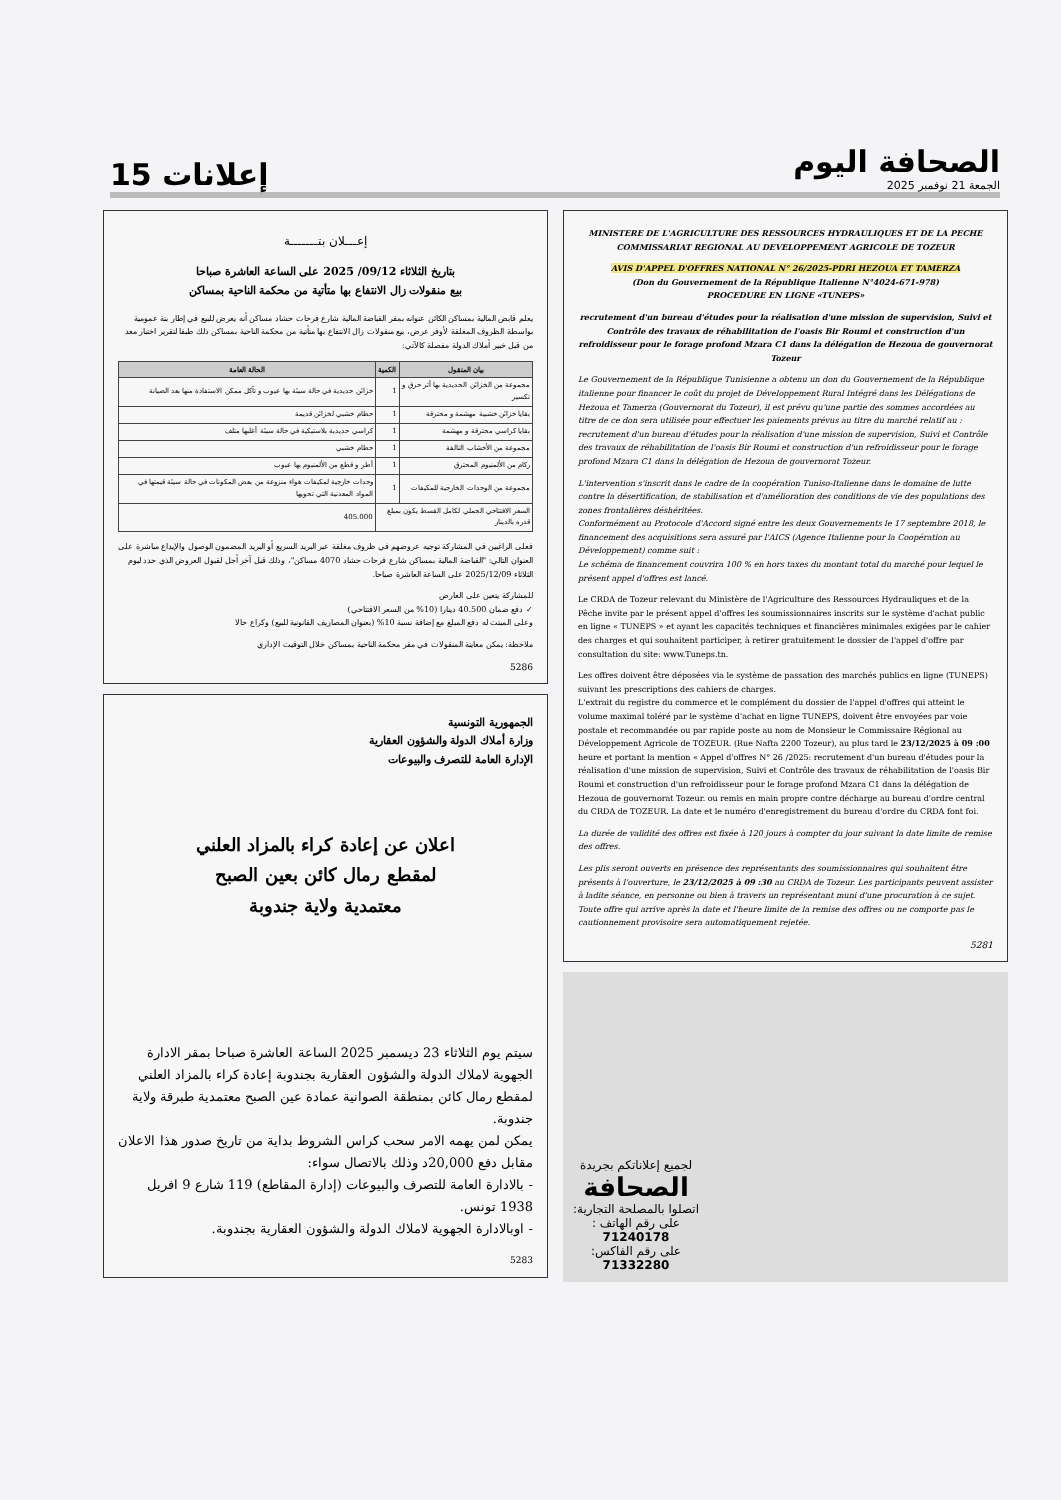15 إعلانات
الصحافة اليوم
الجمعة 21 نوفمبر 2025
إعـــلان بتـــــــة
بتاريخ الثلاثاء 09/12/ 2025 على الساعة العاشرة صباحا
بيع منقولات زال الانتفاع بها متأتية من محكمة الناحية بمساكن
يعلم قابض المالية بمساكن الكائن عنوانه بمقر القباضة المالية شارع فرحات حشاد مساكن أنه يعرض للبيع في إطار بتة عمومية بواسطة الظروف المغلقة لأوفر عرض، بيع منقولات زال الانتفاع بها متأتية من محكمة الناحية بمساكن ذلك طبقا لتقرير اختبار معد من قبل خبير أملاك الدولة مفصلة كالآتي:
| بيان المنقول | الكمية | الحالة العامة |
| --- | --- | --- |
| مجموعة من الخزائن الحديدية بها أثر حرق و تكسير | 1 | خزائن حديدية في حالة سيئة بها عيوب و تآكل ممكن الاستفادة منها بعد الصيانة |
| بقايا خزائن خشبية مهشمة و محترقة | 1 | حطام خشبي لخزائن قديمة |
| بقايا كراسي محترقة و مهشمة | 1 | كراسي حديدية بلاستيكية في حالة سيئة أغلبها متلف |
| مجموعة من الأخشاب التالفة | 1 | حطام خشبي |
| ركام من الألمنيوم المحترق | 1 | أطر و قطع من الألمنيوم بها عيوب |
| مجموعة من الوحدات الخارجية للمكيفات | 1 | وحدات خارجية لمكيفات هواء منزوعة من بعض المكونات في حالة سيئة قيمتها في المواد المعدنية التي تحويها |
| السعر الافتتاحي الجملي لكامل القسط يكون بمبلغ قدره بالدينار | | 405.000 |
فعلى الراغبين في المشاركة توجيه عروضهم في ظروف مغلقة عبر البريد السريع أو البريد المضمون الوصول والإيداع مباشرة على العنوان التالي: "القباضة المالية بمساكن شارع فرحات حشاد 4070 مساكن"، وذلك قبل آخر أجل لقبول العروض الذي حدد ليوم الثلاثاء 2025/12/09 على الساعة العاشرة صباحا.
للمشاركة يتعين على العارض
✓ دفع ضمان 40.500 دينارا (10% من السعر الافتتاحي)
وعلى المبتت له دفع المبلغ مع إضافة نسبة 10% (بعنوان المصاريف القانونية للبيع) وكراع حالا
ملاحظة: يمكن معاينة المنقولات في مقر محكمة الناحية بمساكن خلال التوقيت الإداري
5286
الجمهورية التونسية
وزارة أملاك الدولة والشؤون العقارية
الإدارة العامة للتصرف والبيوعات
اعلان عن إعادة كراء بالمزاد العلني
لمقطع رمال كائن بعين الصبح
معتمدية ولاية جندوبة
سيتم يوم الثلاثاء 23 ديسمبر 2025 الساعة العاشرة صباحا بمقر الادارة الجهوية لاملاك الدولة والشؤون العقارية بجندوبة إعادة كراء بالمزاد العلني لمقطع رمال كائن بمنطقة الصوانية عمادة عين الصبح معتمدية طبرقة ولاية جندوبة.
يمكن لمن يهمه الامر سحب كراس الشروط بداية من تاريخ صدور هذا الاعلان مقابل دفع 20,000د وذلك بالاتصال سواء:
- بالادارة العامة للتصرف والبيوعات (إدارة المقاطع) 119 شارع 9 افريل 1938 تونس.
- اوبالادارة الجهوية لاملاك الدولة والشؤون العقارية بجندوبة.
5283
MINISTERE DE L'AGRICULTURE DES RESSOURCES HYDRAULIQUES ET DE LA PECHE
COMMISSARIAT REGIONAL AU DEVELOPPEMENT AGRICOLE DE TOZEUR
AVIS D'APPEL D'OFFRES NATIONAL N° 26/2025-PDRI HEZOUA ET TAMERZA
(Don du Gouvernement de la République Italienne N°4024-671-978)
PROCEDURE EN LIGNE «TUNEPS»
recrutement d'un bureau d'études pour la réalisation d'une mission de supervision, Suivi et Contrôle des travaux de réhabilitation de l'oasis Bir Roumi et construction d'un refroidisseur pour le forage profond Mzara C1 dans la délégation de Hezoua de gouvernorat Tozeur
Le Gouvernement de la République Tunisienne a obtenu un don du Gouvernement de la République italienne pour financer le coût du projet de Développement Rural Intégré dans les Délégations de Hezoua et Tamerza (Gouvernorat du Tozeur), il est prévu qu'une partie des sommes accordées au titre de ce don sera utilisée pour effectuer les paiements prévus au titre du marché relatif au : recrutement d'un bureau d'études pour la réalisation d'une mission de supervision, Suivi et Contrôle des travaux de réhabilitation de l'oasis Bir Roumi et construction d'un refroidisseur pour le forage profond Mzara C1 dans la délégation de Hezoua de gouvernorat Tozeur.
L'intervention s'inscrit dans le cadre de la coopération Tuniso-Italienne dans le domaine de lutte contre la désertification, de stabilisation et d'amélioration des conditions de vie des populations des zones frontalières déshéritées.
Conformément au Protocole d'Accord signé entre les deux Gouvernements le 17 septembre 2018, le financement des acquisitions sera assuré par l'AICS (Agence Italienne pour la Coopération au Développement) comme suit :
Le schéma de financement couvrira 100 % en hors taxes du montant total du marché pour lequel le présent appel d'offres est lancé.
Le CRDA de Tozeur relevant du Ministère de l'Agriculture des Ressources Hydrauliques et de la Pêche invite par le présent appel d'offres les soumissionnaires inscrits sur le système d'achat public en ligne « TUNEPS » et ayant les capacités techniques et financières minimales exigées par le cahier des charges et qui souhaitent participer, à retirer gratuitement le dossier de l'appel d'offre par consultation du site: www.Tuneps.tn.
Les offres doivent être déposées via le système de passation des marchés publics en ligne (TUNEPS) suivant les prescriptions des cahiers de charges.
L'extrait du registre du commerce et le complément du dossier de l'appel d'offres qui atteint le volume maximal toléré par le système d'achat en ligne TUNEPS, doivent être envoyées par voie postale et recommandée ou par rapide poste au nom de Monsieur le Commissaire Régional au Développement Agricole de TOZEUR. (Rue Nafta 2200 Tozeur), au plus tard le 23/12/2025 à 09 :00 heure et portant la mention « Appel d'offres N° 26 /2025: recrutement d'un bureau d'études pour la réalisation d'une mission de supervision, Suivi et Contrôle des travaux de réhabilitation de l'oasis Bir Roumi et construction d'un refroidisseur pour le forage profond Mzara C1 dans la délégation de Hezoua de gouvernorat Tozeur. ou remis en main propre contre décharge au bureau d'ordre central du CRDA de TOZEUR. La date et le numéro d'enregistrement du bureau d'ordre du CRDA font foi.
La durée de validité des offres est fixée à 120 jours à compter du jour suivant la date limite de remise des offres.
Les plis seront ouverts en présence des représentants des soumissionnaires qui souhaitent être présents à l'ouverture, le 23/12/2025 à 09 :30 au CRDA de Tozeur. Les participants peuvent assister à ladite séance, en personne ou bien à travers un représentant muni d'une procuration à ce sujet.
Toute offre qui arrive après la date et l'heure limite de la remise des offres ou ne comporte pas le cautionnement provisoire sera automatiquement rejetée.
5281
لجميع إعلاناتكم بجريدة
الصحافة
اتصلوا بالمصلحة التجارية:
على رقم الهاتف :
71240178
على رقم الفاكس:
71332280